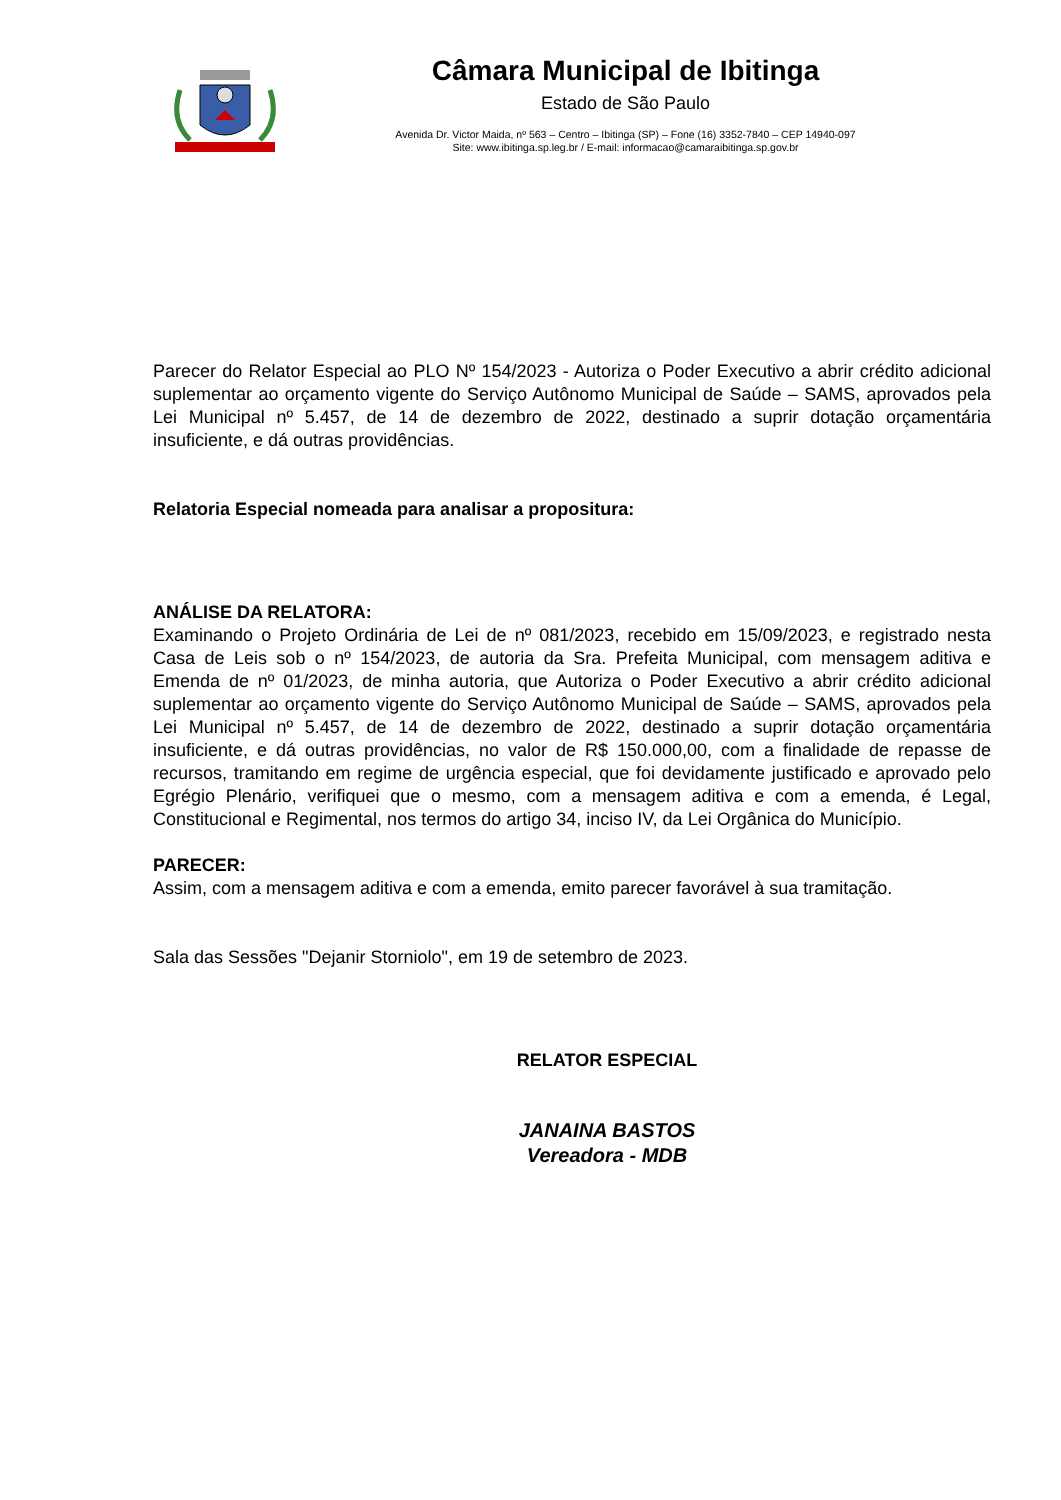Câmara Municipal de Ibitinga
Estado de São Paulo
Avenida Dr. Victor Maida, nº 563 – Centro – Ibitinga (SP) – Fone (16) 3352-7840 – CEP 14940-097
Site: www.ibitinga.sp.leg.br / E-mail: informacao@camaraibitinga.sp.gov.br
Parecer do Relator Especial ao PLO Nº 154/2023 - Autoriza o Poder Executivo a abrir crédito adicional suplementar ao orçamento vigente do Serviço Autônomo Municipal de Saúde – SAMS, aprovados pela Lei Municipal nº 5.457, de 14 de dezembro de 2022, destinado a suprir dotação orçamentária insuficiente, e dá outras providências.
Relatoria Especial nomeada para analisar a propositura:
ANÁLISE DA RELATORA:
Examinando o Projeto Ordinária de Lei de nº 081/2023, recebido em 15/09/2023, e registrado nesta Casa de Leis sob o nº 154/2023, de autoria da Sra. Prefeita Municipal, com mensagem aditiva e Emenda de nº 01/2023, de minha autoria, que Autoriza o Poder Executivo a abrir crédito adicional suplementar ao orçamento vigente do Serviço Autônomo Municipal de Saúde – SAMS, aprovados pela Lei Municipal nº 5.457, de 14 de dezembro de 2022, destinado a suprir dotação orçamentária insuficiente, e dá outras providências, no valor de R$ 150.000,00, com a finalidade de repasse de recursos, tramitando em regime de urgência especial, que foi devidamente justificado e aprovado pelo Egrégio Plenário, verifiquei que o mesmo, com a mensagem aditiva e com a emenda, é Legal, Constitucional e Regimental, nos termos do artigo 34, inciso IV, da Lei Orgânica do Município.
PARECER:
Assim, com a mensagem aditiva e com a emenda, emito parecer favorável à sua tramitação.
Sala das Sessões "Dejanir Storniolo", em 19 de setembro de 2023.
RELATOR ESPECIAL
JANAINA BASTOS
Vereadora - MDB